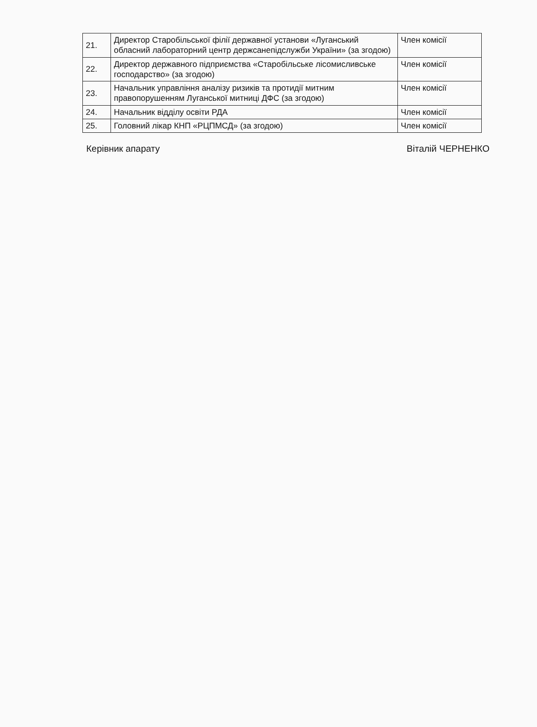| 21. | Директор Старобільської філії державної установи «Луганський обласний лабораторний центр держсанепідслужби України» (за згодою) | Член комісії |
| 22. | Директор державного підприємства «Старобільське лісомисливське господарство» (за згодою) | Член комісії |
| 23. | Начальник управління аналізу ризиків та протидії митним правопорушенням Луганської митниці ДФС (за згодою) | Член комісії |
| 24. | Начальник відділу освіти РДА | Член комісії |
| 25. | Головний лікар КНП «РЦПМСД» (за згодою) | Член комісії |
Керівник апарату Віталій ЧЕРНЕНКО